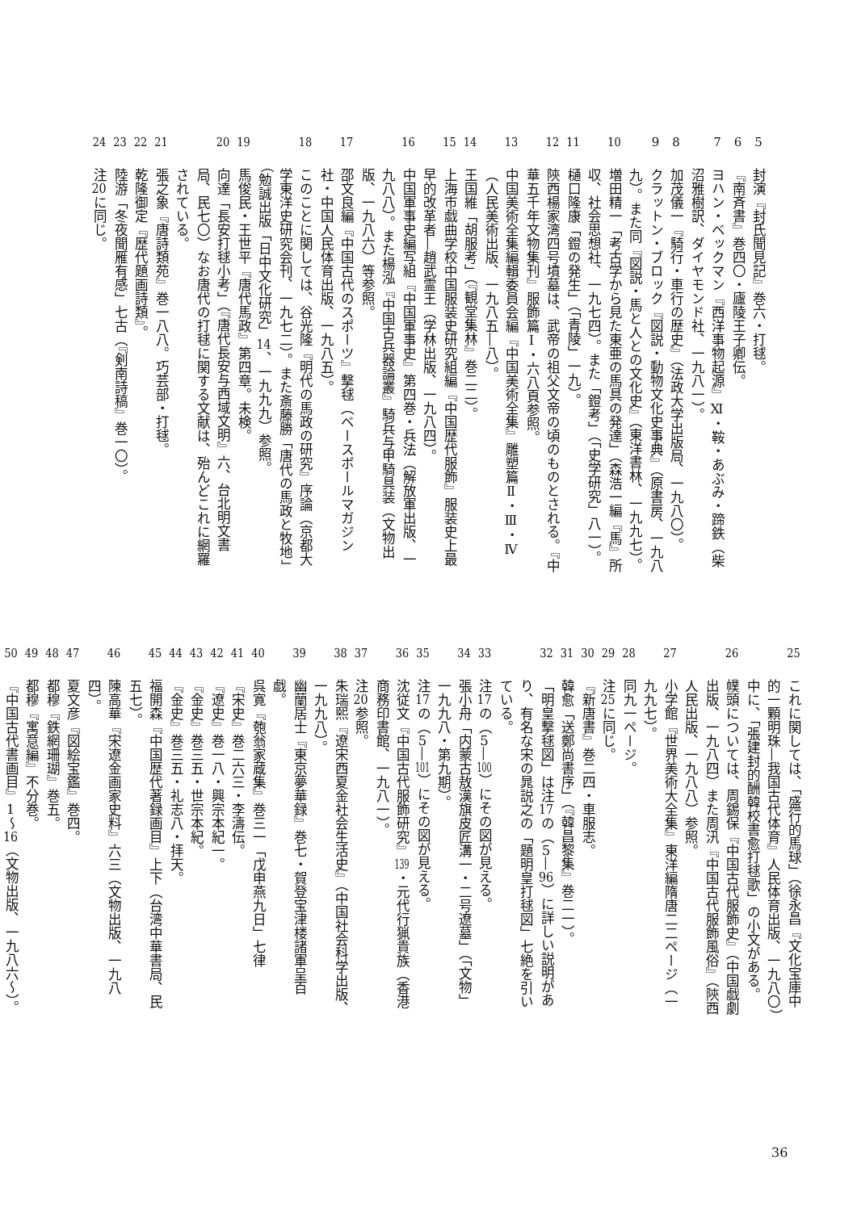5 封演『封氏聞見記』巻六・打毬。
6 『南斉書』巻四〇・廬陵王子卿伝。
7 ヨハン・ベックマン『西洋事物起源』Ⅺ・鞍・あぶみ・蹄鉄（柴沼雅樹訳、ダイヤモンド社、一九八一）。
8 加茂儀一『騎行・車行の歴史』（法政大学出版局、一九八〇）。
9 クラットン・ブロック『図説・動物文化史事典』（原書房、一九八九）。また同『図説・馬と人との文化史』（東洋書林、一九九七）。
10 増田精一「考古学から見た東亜の馬具の発達」（森浩一編『馬』所収、社会思想社、一九七四）。また「鐙考」（「史学研究」八一）。
11 樋口隆康「鐙の発生」（「青陵」一九）。
12 陝西楊家湾四号墳墓は、武帝の祖父文帝の頃のものとされる。『中華五千年文物集刊』服飾篇Ⅰ・六八頁参照。
13 中国美術全集編輯委員会編『中国美術全集』雕塑篇Ⅱ・Ⅲ・Ⅳ（人民美術出版、一九八五―八）。
14 王国維「胡服考」（『観堂集林』巻二二）。
15 上海市戯曲学校中国服装史研究組編『中国歴代服飾』服装史上最早的改革者―趙武霊王（学林出版、一九八四）。
16 中国軍事史編写組『中国軍事史』第四巻・兵法（解放軍出版、一九八八）。また楊泓『中国古兵器論叢』騎兵与甲騎具装（文物出版、一九八六）等参照。
17 邵文良編『中国古代のスポーツ』撃毬（ベースボールマガジン社・中国人民体育出版、一九八五）。
18 このことに関しては、谷光隆『明代の馬政の研究』序論（京都大学東洋史研究会刊、一九七二）。また斎藤勝「唐代の馬政と牧地」（勉誠出版「日中文化研究」14、一九九九）参照。
19 馬俊民・王世平『唐代馬政』第四章。未検。
20 向達「長安打毬小考」（『唐代長安与西域文明』六、台北明文書局、民七〇）なお唐代の打毬に関する文献は、殆んどこれに網羅されている。
21 張之象『唐詩類苑』巻一八八。巧芸部・打毬。
22 乾隆御定『歴代題画詩類』。
23 陸游「冬夜聞雁有感」七古（『剣南詩稿』巻一〇）。
24 注20に同じ。
25 これに関しては、「盛行的馬球」（徐永昌『文化宝庫中的一顆明珠―我国古代体育』人民体育出版、一九八〇）中に、「張建封的酬韓校書愈打毬歌」の小文がある。
26 幞頭については、周錫保『中国古代服飾史』（中国戯劇出版、一九八四）また周汛『中国古代服飾風俗』（陝西人民出版、一九八八）参照。
27 小学館『世界美術大全集』東洋編隋唐二二ページ（一九九七）。
28 同九一ページ。
29 注25に同じ。
30 『新唐書』巻二四・車服志。
31 韓愈「送鄭尚書序」（『韓昌黎集』巻二一）。
32 「明皇撃毬図」は注17の（5―96）に詳しい説明があり、有名な宋の晁説之の「題明皇打毬図」七絶を引いている。
33 注17の（5―100）にその図が見える。
34 張小舟「内蒙古敖漢旗皮匠溝一・二号遼墓」（「文物」一九九八・第九期）。
35 注17の（5―101）にその図が見える。
36 沈従文『中国古代服飾研究』139・元代行猟貴族（香港商務印書館、一九八一）。
37 注20参照。
38 朱瑞熙『遼宋西夏金社会生活史』（中国社会科学出版、一九九八）。
39 幽蘭居士『東京夢華録』巻七・賀登宝津楼諸軍呈百戯。
40 呉寛『匏翁家蔵集』巻三一「戊申燕九日」七律
41 『宋史』巻二六三・李濤伝。
42 『遼史』巻一八・興宗本紀一。
43 『金史』巻三五・世宗本紀。
44 『金史』巻三五・礼志八・拝天。
45 福開森『中国歴代著録画目』上下（台湾中華書局、民五七）。
46 陳高華『宋遼金画家史料』六三（文物出版、一九八四）。
47 夏文彦『図絵宝鑑』巻四。
48 都穆『鉄網珊瑚』巻五。
49 都穆『寓意編』不分巻。
50 『中国古代書画目』1〜16（文物出版、一九八六〜）。
36